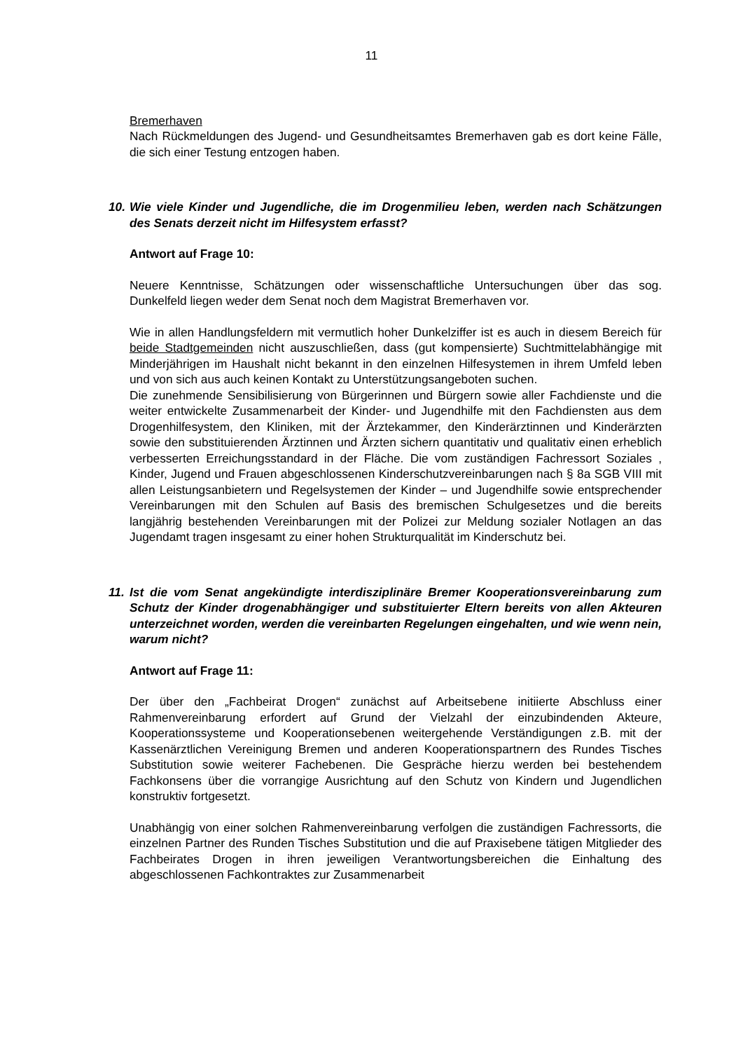11
Bremerhaven
Nach Rückmeldungen des Jugend- und Gesundheitsamtes Bremerhaven gab es dort keine Fälle, die sich einer Testung entzogen haben.
10. Wie viele Kinder und Jugendliche, die im Drogenmilieu leben, werden nach Schätzungen des Senats derzeit nicht im Hilfesystem erfasst?
Antwort auf Frage 10:
Neuere Kenntnisse, Schätzungen oder wissenschaftliche Untersuchungen über das sog. Dunkelfeld liegen weder dem Senat noch dem Magistrat Bremerhaven vor.
Wie in allen Handlungsfeldern mit vermutlich hoher Dunkelziffer ist es auch in diesem Bereich für beide Stadtgemeinden nicht auszuschließen, dass (gut kompensierte) Suchtmittelabhängige mit Minderjährigen im Haushalt nicht bekannt in den einzelnen Hilfesystemen in ihrem Umfeld leben und von sich aus auch keinen Kontakt zu Unterstützungsangeboten suchen.
Die zunehmende Sensibilisierung von Bürgerinnen und Bürgern sowie aller Fachdienste und die weiter entwickelte Zusammenarbeit der Kinder- und Jugendhilfe mit den Fachdiensten aus dem Drogenhilfesystem, den Kliniken, mit der Ärztekammer, den Kinderärztinnen und Kinderärzten sowie den substituierenden Ärztinnen und Ärzten sichern quantitativ und qualitativ einen erheblich verbesserten Erreichungsstandard in der Fläche. Die vom zuständigen Fachressort Soziales , Kinder, Jugend und Frauen abgeschlossenen Kinderschutzvereinbarungen nach § 8a SGB VIII mit allen Leistungsanbietern und Regelsystemen der Kinder – und Jugendhilfe sowie entsprechender Vereinbarungen mit den Schulen auf Basis des bremischen Schulgesetzes und die bereits langjährig bestehenden Vereinbarungen mit der Polizei zur Meldung sozialer Notlagen an das Jugendamt tragen insgesamt zu einer hohen Strukturqualität im Kinderschutz bei.
11. Ist die vom Senat angekündigte interdisziplinäre Bremer Kooperationsvereinbarung zum Schutz der Kinder drogenabhängiger und substituierter Eltern bereits von allen Akteuren unterzeichnet worden, werden die vereinbarten Regelungen eingehalten, und wie wenn nein, warum nicht?
Antwort auf Frage 11:
Der über den „Fachbeirat Drogen“ zunächst auf Arbeitsebene initiierte Abschluss einer Rahmenvereinbarung erfordert auf Grund der Vielzahl der einzubindenden Akteure, Kooperationssysteme und Kooperationsebenen weitergehende Verständigungen z.B. mit der Kassenärztlichen Vereinigung Bremen und anderen Kooperationspartnern des Rundes Tisches Substitution sowie weiterer Fachebenen. Die Gespräche hierzu werden bei bestehendem Fachkonsens über die vorrangige Ausrichtung auf den Schutz von Kindern und Jugendlichen konstruktiv fortgesetzt.
Unabhängig von einer solchen Rahmenvereinbarung verfolgen die zuständigen Fachressorts, die einzelnen Partner des Runden Tisches Substitution und die auf Praxisebene tätigen Mitglieder des Fachbeirates Drogen in ihren jeweiligen Verantwortungsbereichen die Einhaltung des abgeschlossenen Fachkontraktes zur Zusammenarbeit